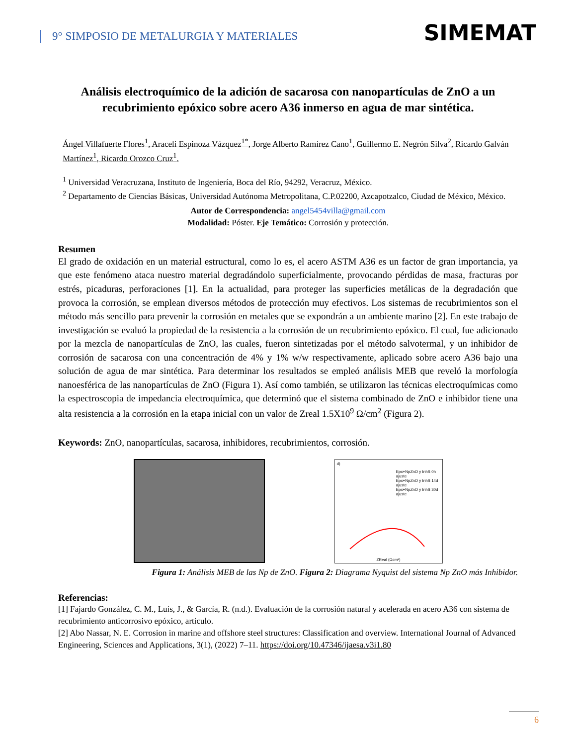9° SIMPOSIO DE METALURGIA Y MATERIALES
SIMEMAT
Análisis electroquímico de la adición de sacarosa con nanopartículas de ZnO a un recubrimiento epóxico sobre acero A36 inmerso en agua de mar sintética.
Ángel Villafuerte Flores<sup>1</sup>, Araceli Espinoza Vázquez<sup>1*</sup>, Jorge Alberto Ramírez Cano<sup>1</sup>, Guillermo E. Negrón Silva<sup>2</sup>, Ricardo Galván Martínez<sup>1</sup>, Ricardo Orozco Cruz<sup>1</sup>.
<sup>1</sup> Universidad Veracruzana, Instituto de Ingeniería, Boca del Río, 94292, Veracruz, México.
<sup>2</sup> Departamento de Ciencias Básicas, Universidad Autónoma Metropolitana, C.P.02200, Azcapotzalco, Ciudad de México, México.
Autor de Correspondencia: angel5454villa@gmail.com
Modalidad: Póster. Eje Temático: Corrosión y protección.
Resumen
El grado de oxidación en un material estructural, como lo es, el acero ASTM A36 es un factor de gran importancia, ya que este fenómeno ataca nuestro material degradándolo superficialmente, provocando pérdidas de masa, fracturas por estrés, picaduras, perforaciones [1]. En la actualidad, para proteger las superficies metálicas de la degradación que provoca la corrosión, se emplean diversos métodos de protección muy efectivos. Los sistemas de recubrimientos son el método más sencillo para prevenir la corrosión en metales que se expondrán a un ambiente marino [2]. En este trabajo de investigación se evaluó la propiedad de la resistencia a la corrosión de un recubrimiento epóxico. El cual, fue adicionado por la mezcla de nanopartículas de ZnO, las cuales, fueron sintetizadas por el método salvotermal, y un inhibidor de corrosión de sacarosa con una concentración de 4% y 1% w/w respectivamente, aplicado sobre acero A36 bajo una solución de agua de mar sintética. Para determinar los resultados se empleó análisis MEB que reveló la morfología nanoesférica de las nanopartículas de ZnO (Figura 1). Así como también, se utilizaron las técnicas electroquímicas como la espectroscopia de impedancia electroquímica, que determinó que el sistema combinado de ZnO e inhibidor tiene una alta resistencia a la corrosión en la etapa inicial con un valor de Zreal 1.5X10<sup>9</sup> Ω/cm<sup>2</sup> (Figura 2).
Keywords: ZnO, nanopartículas, sacarosa, inhibidores, recubrimientos, corrosión.
d)
Epx+NpZnO y InhS 0h
ajuste
Epx+NpZnO y InhS 14d
ajuste
Epx+NpZnO y InhS 30d
ajuste
ZReal (Ωcm²)
Figura 1: Análisis MEB de las Np de ZnO. Figura 2: Diagrama Nyquist del sistema Np ZnO más Inhibidor.
Referencias:
[1] Fajardo González, C. M., Luís, J., & García, R. (n.d.). Evaluación de la corrosión natural y acelerada en acero A36 con sistema de recubrimiento anticorrosivo epóxico, articulo.
[2] Abo Nassar, N. E. Corrosion in marine and offshore steel structures: Classification and overview. International Journal of Advanced Engineering, Sciences and Applications, 3(1), (2022) 7–11. https://doi.org/10.47346/ijaesa.v3i1.80
6